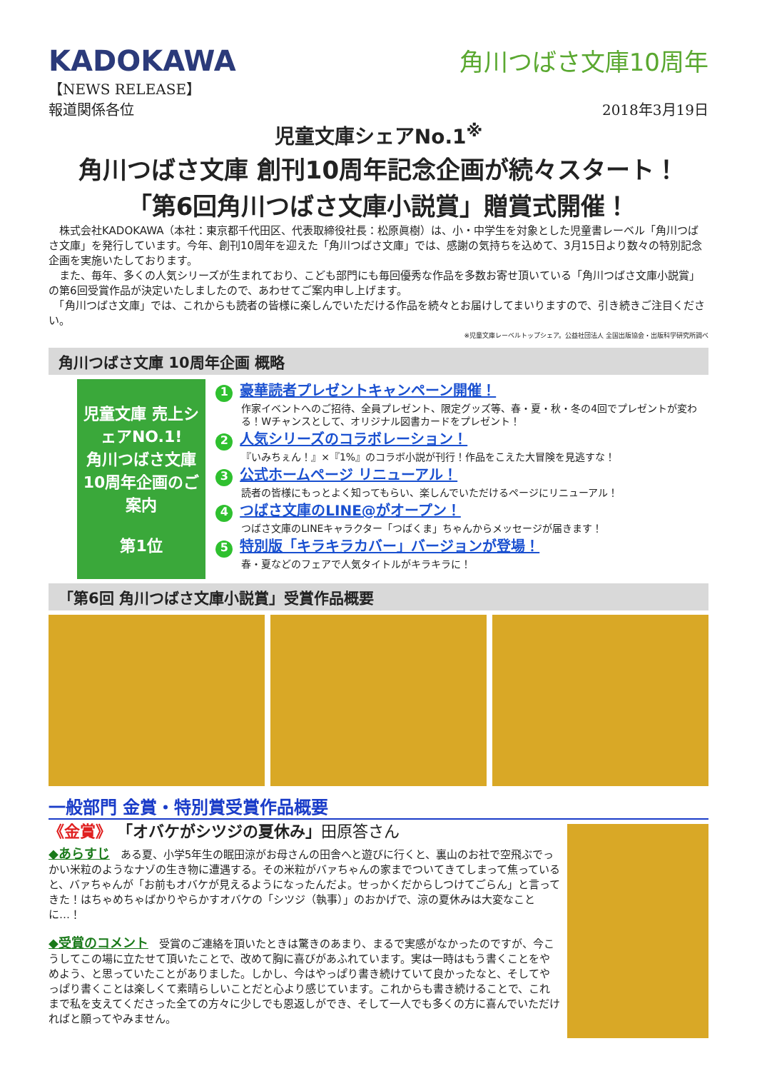KADOKAWA
角川つばさ文庫10周年
【NEWS RELEASE】
報道関係各位 2018年3月19日
児童文庫シェアNo.1<sup>※</sup>
角川つばさ文庫 創刊10周年記念企画が続々スタート！
「第6回角川つばさ文庫小説賞」贈賞式開催！
　株式会社KADOKAWA（本社：東京都千代田区、代表取締役社長：松原眞樹）は、小・中学生を対象とした児童書レーベル「角川つばさ文庫」を発行しています。今年、創刊10周年を迎えた「角川つばさ文庫」では、感謝の気持ちを込めて、3月15日より数々の特別記念企画を実施いたしております。
　また、毎年、多くの人気シリーズが生まれており、こども部門にも毎回優秀な作品を多数お寄せ頂いている「角川つばさ文庫小説賞」の第6回受賞作品が決定いたしましたので、あわせてご案内申し上げます。
　「角川つばさ文庫」では、これからも読者の皆様に楽しんでいただける作品を続々とお届けしてまいりますので、引き続きご注目ください。
※児童文庫レーベルトップシェア。公益社団法人 全国出版協会・出版科学研究所調べ
角川つばさ文庫 10周年企画 概略
児童文庫 売上シェアNO.1!
角川つばさ文庫
10周年企画のご案内
第1位
1 豪華読者プレゼントキャンペーン開催！
作家イベントへのご招待、全員プレゼント、限定グッズ等、春・夏・秋・冬の4回でプレゼントが変わる！Wチャンスとして、オリジナル図書カードをプレゼント！
2 人気シリーズのコラボレーション！
『いみちぇん！』×『1%』のコラボ小説が刊行！作品をこえた大冒険を見逃すな！
3 公式ホームページ リニューアル！
読者の皆様にもっとよく知ってもらい、楽しんでいただけるページにリニューアル！
4 つばさ文庫のLINE@がオープン！
つばさ文庫のLINEキャラクター「つばくま」ちゃんからメッセージが届きます！
5 特別版「キラキラカバー」バージョンが登場！
春・夏などのフェアで人気タイトルがキラキラに！
「第6回 角川つばさ文庫小説賞」受賞作品概要
一般部門 金賞・特別賞受賞作品概要
《金賞》 「オバケがシツジの夏休み」田原答さん
◆あらすじ　ある夏、小学5年生の眠田涼がお母さんの田舎へと遊びに行くと、裏山のお社で空飛ぶでっかい米粒のようなナゾの生き物に遭遇する。その米粒がバァちゃんの家までついてきてしまって焦っていると、バァちゃんが「お前もオバケが見えるようになったんだよ。せっかくだからしつけてごらん」と言ってきた！はちゃめちゃばかりやらかすオバケの「シツジ（執事）」のおかげで、涼の夏休みは大変なことに…！
◆受賞のコメント　受賞のご連絡を頂いたときは驚きのあまり、まるで実感がなかったのですが、今こうしてこの場に立たせて頂いたことで、改めて胸に喜びがあふれています。実は一時はもう書くことをやめよう、と思っていたことがありました。しかし、今はやっぱり書き続けていて良かったなと、そしてやっぱり書くことは楽しくて素晴らしいことだと心より感じています。これからも書き続けることで、これまで私を支えてくださった全ての方々に少しでも恩返しができ、そして一人でも多くの方に喜んでいただければと願ってやみません。